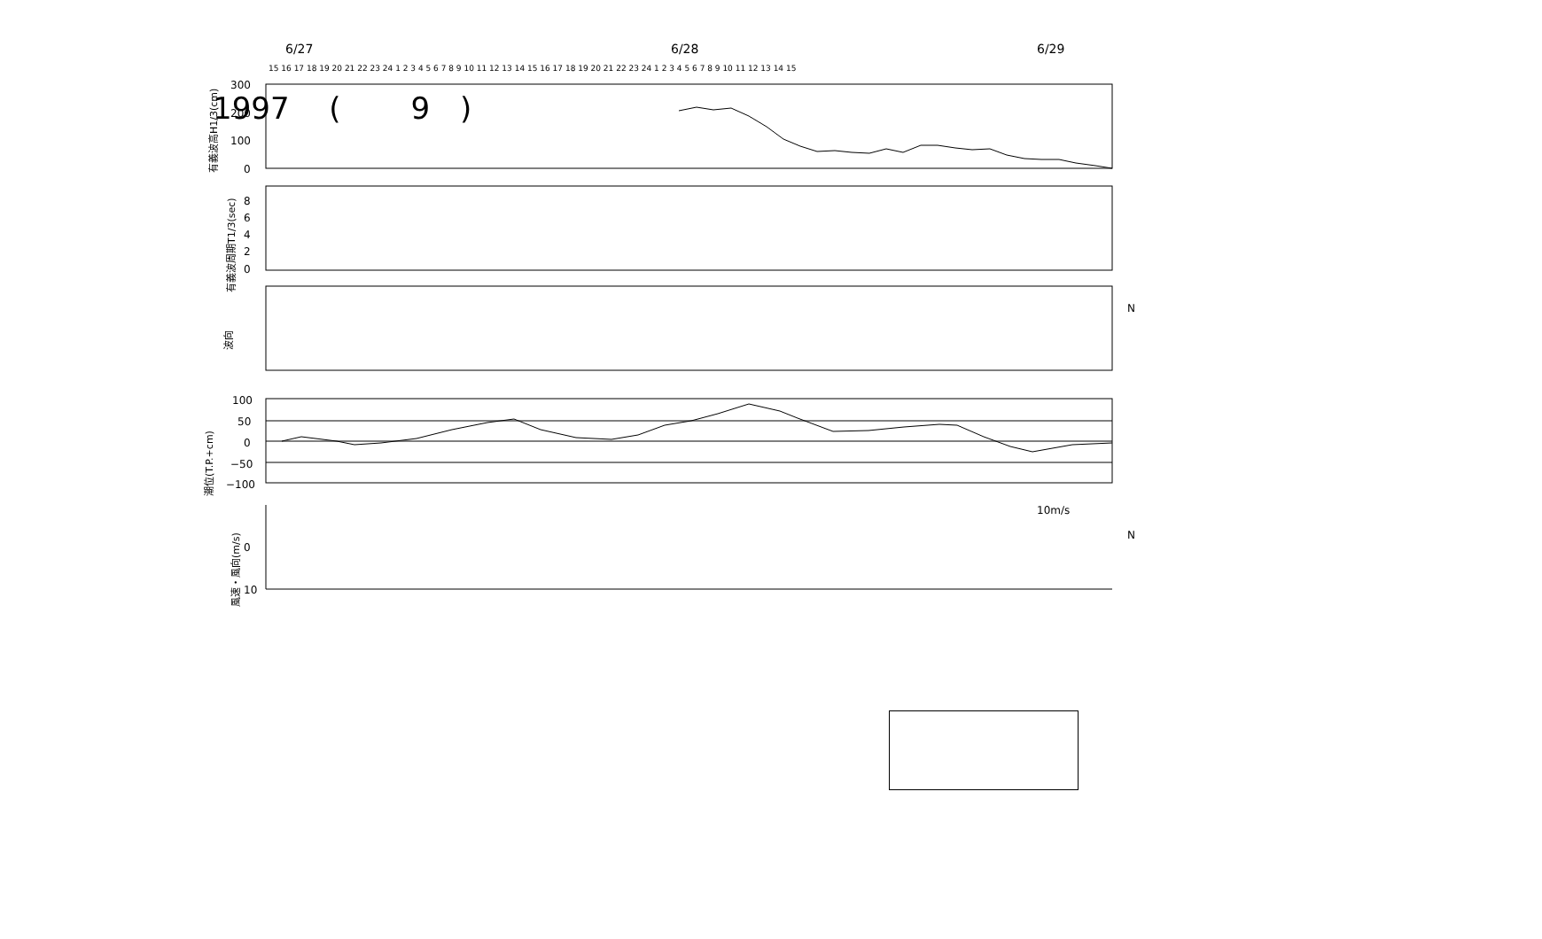1997 　( 　　9　)
6/27
6/28
6/29
15 16 17 18 19 20 21 22 23 24 1 2 3 4 5 6 7 8 9 10 11 12 13 14 15 16 17 18 19 20 21 22 23 24 1 2 3 4 5 6 7 8 9 10 11 12 13 14 15
300
200
100
0
8
6
4
2
0
100
50
0
−50
−100
0
10
10m/s
N
N
有義波高H1/3(cm)
有義波周期T1/3(sec)
波向
潮位(T.P.+cm)
風速・風向(m/s)